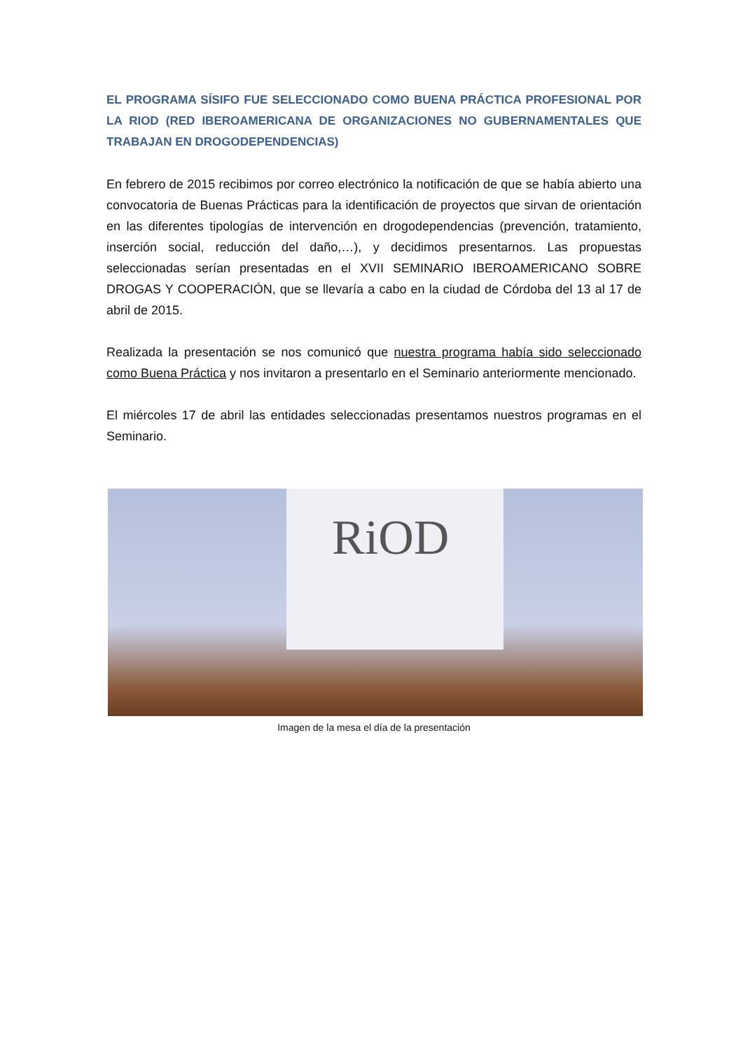EL PROGRAMA SÍSIFO FUE SELECCIONADO COMO BUENA PRÁCTICA PROFESIONAL POR LA RIOD (RED IBEROAMERICANA DE ORGANIZACIONES NO GUBERNAMENTALES QUE TRABAJAN EN DROGODEPENDENCIAS)
En febrero de 2015 recibimos por correo electrónico la notificación de que se había abierto una convocatoria de Buenas Prácticas para la identificación de proyectos que sirvan de orientación en las diferentes tipologías de intervención en drogodependencias (prevención, tratamiento, inserción social, reducción del daño,…), y decidimos presentarnos. Las propuestas seleccionadas serían presentadas en el XVII SEMINARIO IBEROAMERICANO SOBRE DROGAS Y COOPERACIÓN, que se llevaría a cabo en la ciudad de Córdoba del 13 al 17 de abril de 2015.
Realizada la presentación se nos comunicó que nuestra programa había sido seleccionado como Buena Práctica y nos invitaron a presentarlo en el Seminario anteriormente mencionado.
El miércoles 17 de abril las entidades seleccionadas presentamos nuestros programas en el Seminario.
RiOD
Imagen de la mesa el día de la presentación